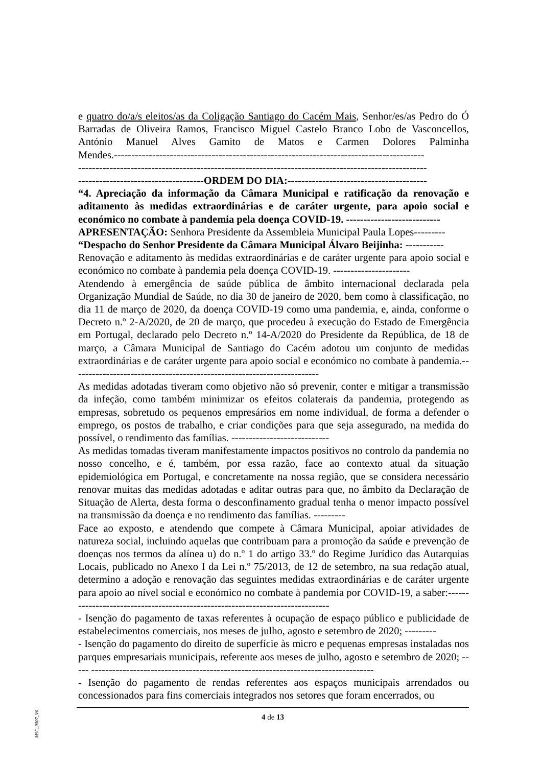e quatro do/a/s eleitos/as da Coligação Santiago do Cacém Mais, Senhor/es/as Pedro do Ó Barradas de Oliveira Ramos, Francisco Miguel Castelo Branco Lobo de Vasconcellos, António Manuel Alves Gamito de Matos e Carmen Dolores Palminha Mendes.-----------------------------------------------------------------------------------------
----------------------------------------------------------------------------------------------------
------------------------------------ORDEM DO DIA:----------------------------------------
“4. Apreciação da informação da Câmara Municipal e ratificação da renovação e aditamento às medidas extraordinárias e de caráter urgente, para apoio social e económico no combate à pandemia pela doença COVID-19. ---------------------------
APRESENTAÇÃO: Senhora Presidente da Assembleia Municipal Paula Lopes---------
“Despacho do Senhor Presidente da Câmara Municipal Álvaro Beijinha: -----------
Renovação e aditamento às medidas extraordinárias e de caráter urgente para apoio social e económico no combate à pandemia pela doença COVID-19. ----------------------
Atendendo à emergência de saúde pública de âmbito internacional declarada pela Organização Mundial de Saúde, no dia 30 de janeiro de 2020, bem como à classificação, no dia 11 de março de 2020, da doença COVID-19 como uma pandemia, e, ainda, conforme o Decreto n.º 2-A/2020, de 20 de março, que procedeu à execução do Estado de Emergência em Portugal, declarado pelo Decreto n.º 14-A/2020 do Presidente da República, de 18 de março, a Câmara Municipal de Santiago do Cacém adotou um conjunto de medidas extraordinárias e de caráter urgente para apoio social e económico no combate à pandemia.-----------------------------------------------------------------------
As medidas adotadas tiveram como objetivo não só prevenir, conter e mitigar a transmissão da infeção, como também minimizar os efeitos colaterais da pandemia, protegendo as empresas, sobretudo os pequenos empresários em nome individual, de forma a defender o emprego, os postos de trabalho, e criar condições para que seja assegurado, na medida do possível, o rendimento das famílias. ----------------------------
As medidas tomadas tiveram manifestamente impactos positivos no controlo da pandemia no nosso concelho, e é, também, por essa razão, face ao contexto atual da situação epidemiológica em Portugal, e concretamente na nossa região, que se considera necessário renovar muitas das medidas adotadas e aditar outras para que, no âmbito da Declaração de Situação de Alerta, desta forma o desconfinamento gradual tenha o menor impacto possível na transmissão da doença e no rendimento das famílias. ---------
Face ao exposto, e atendendo que compete à Câmara Municipal, apoiar atividades de natureza social, incluindo aquelas que contribuam para a promoção da saúde e prevenção de doenças nos termos da alínea u) do n.º 1 do artigo 33.º do Regime Jurídico das Autarquias Locais, publicado no Anexo I da Lei n.º 75/2013, de 12 de setembro, na sua redação atual, determino a adoção e renovação das seguintes medidas extraordinárias e de caráter urgente para apoio ao nível social e económico no combate à pandemia por COVID-19, a saber:------------------------------------------------------------------------------
- Isenção do pagamento de taxas referentes à ocupação de espaço público e publicidade de estabelecimentos comerciais, nos meses de julho, agosto e setembro de 2020; ---------
- Isenção do pagamento do direito de superfície às micro e pequenas empresas instaladas nos parques empresariais municipais, referente aos meses de julho, agosto e setembro de 2020; ----- ---------------------------------------------------------------------------------
- Isenção do pagamento de rendas referentes aos espaços municipais arrendados ou concessionados para fins comerciais integrados nos setores que foram encerrados, ou
MSC_0007_V0
4 de 13